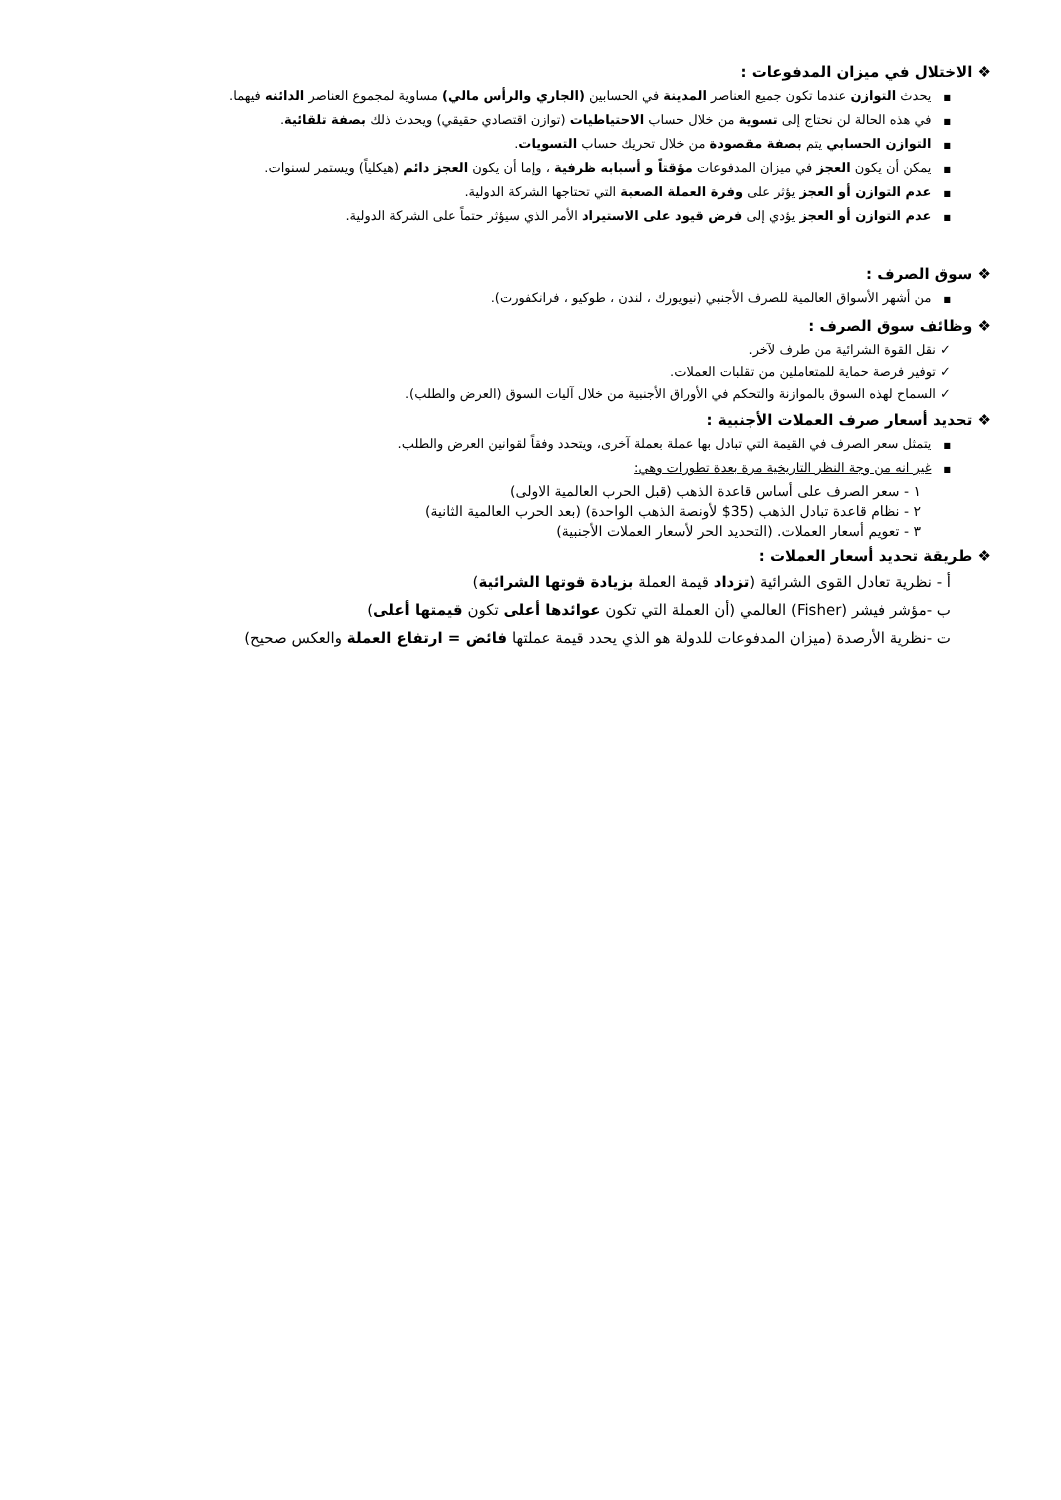❖ الاختلال في ميزان المدفوعات :
■يحدث التوازن عندما تكون جميع العناصر المدينة في الحسابين (الجاري والرأس مالي) مساوية لمجموع العناصر الدائنه فيهما.
■في هذه الحالة لن نحتاج إلى تسوية من خلال حساب الاحتياطيات (توازن اقتصادي حقيقي) ويحدث ذلك بصفة تلقائية.
■التوازن الحسابي يتم بصفة مقصودة من خلال تحريك حساب التسويات.
■يمكن أن يكون العجز في ميزان المدفوعات مؤقتاً و أسبابه ظرفية ، وإما أن يكون العجز دائم (هيكلياً) ويستمر لسنوات.
■عدم التوازن أو العجز يؤثر على وفرة العملة الصعبة التي تحتاجها الشركة الدولية.
■عدم التوازن أو العجز يؤدي إلى فرض قيود على الاستيراد الأمر الذي سيؤثر حتماً على الشركة الدولية.
❖ سوق الصرف :
■من أشهر الأسواق العالمية للصرف الأجنبي (نيويورك ، لندن ، طوكيو ، فرانكفورت).
❖ وظائف سوق الصرف :
✓ نقل القوة الشرائية من طرف لآخر.
✓ توفير فرصة حماية للمتعاملين من تقلبات العملات.
✓ السماح لهذه السوق بالموازنة والتحكم في الأوراق الأجنبية من خلال آليات السوق (العرض والطلب).
❖ تحديد أسعار صرف العملات الأجنبية :
■يتمثل سعر الصرف في القيمة التي تبادل بها عملة بعملة آخرى، ويتحدد وفقاً لقوانين العرض والطلب.
■غير انه من وجة النظر التاريخية مرة بعدة تطورات وهي:
١ - سعر الصرف على أساس قاعدة الذهب (قبل الحرب العالمية الاولى)
٢ - نظام قاعدة تبادل الذهب (35$ لأونصة الذهب الواحدة) (بعد الحرب العالمية الثانية)
٣ - تعويم أسعار العملات. (التحديد الحر لأسعار العملات الأجنبية)
❖ طريقة تحديد أسعار العملات :
أ - نظرية تعادل القوى الشرائية (تزداد قيمة العملة بزيادة قوتها الشرائية)
ب -مؤشر فيشر (Fisher) العالمي (أن العملة التي تكون عوائدها أعلى تكون قيمتها أعلى)
ت -نظرية الأرصدة (ميزان المدفوعات للدولة هو الذي يحدد قيمة عملتها فائض = ارتفاع العملة والعكس صحيح)